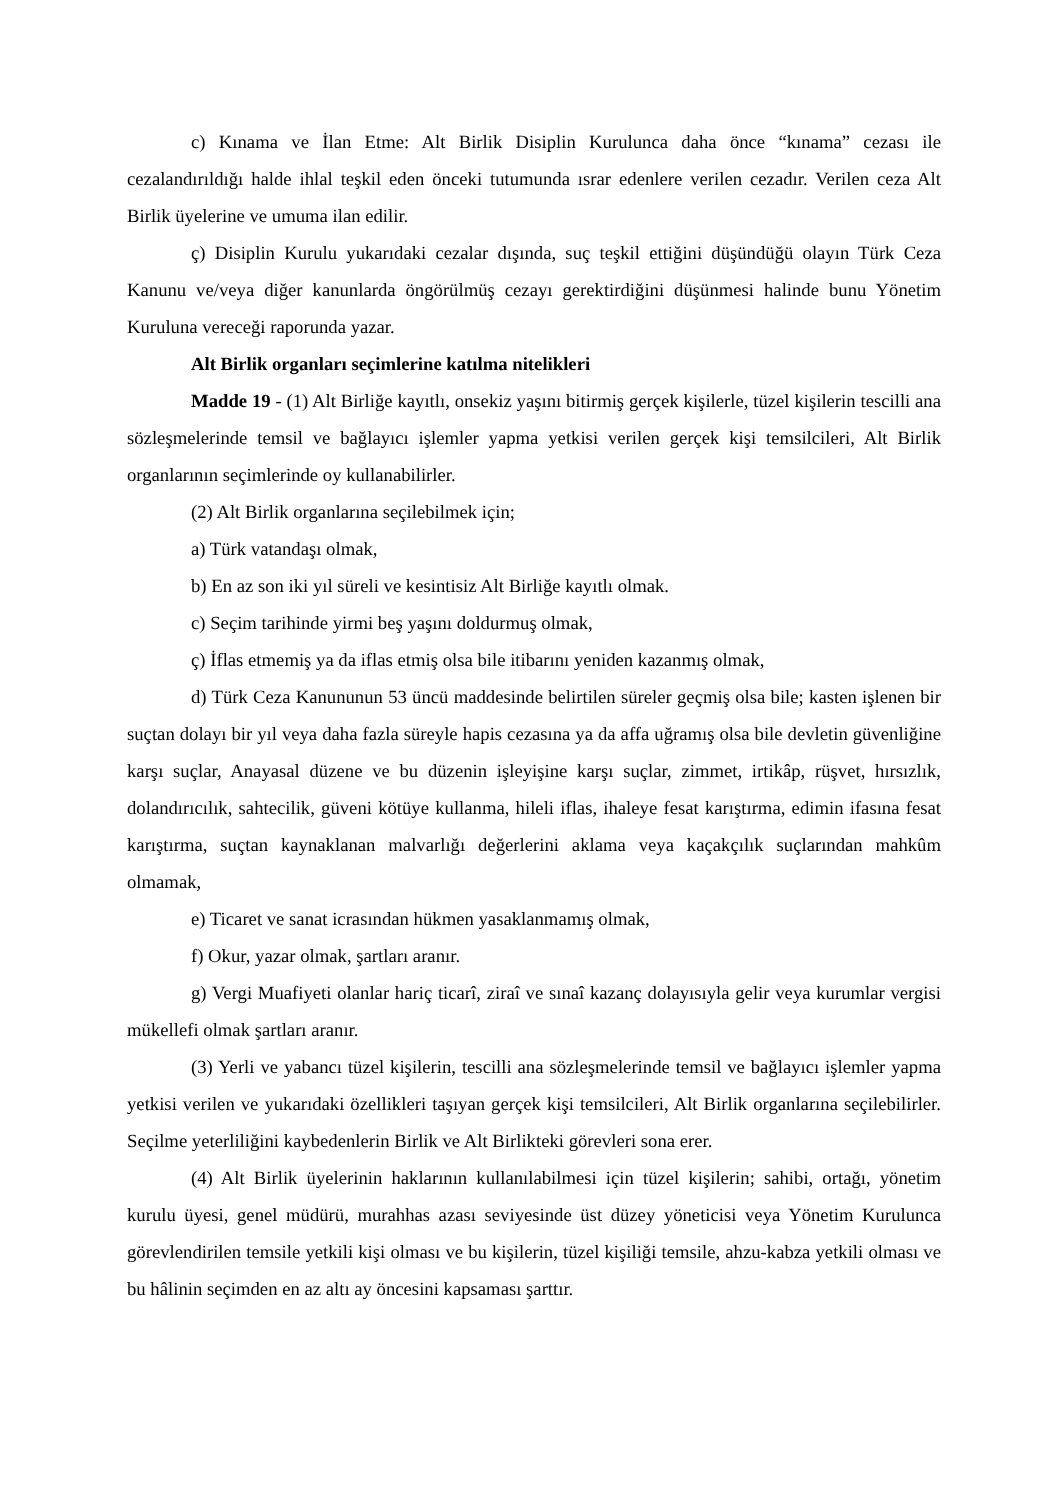c) Kınama ve İlan Etme: Alt Birlik Disiplin Kurulunca daha önce “kınama” cezası ile cezalandırıldığı halde ihlal teşkil eden önceki tutumunda ısrar edenlere verilen cezadır. Verilen ceza Alt Birlik üyelerine ve umuma ilan edilir.
ç) Disiplin Kurulu yukarıdaki cezalar dışında, suç teşkil ettiğini düşündüğü olayın Türk Ceza Kanunu ve/veya diğer kanunlarda öngörülmüş cezayı gerektirdiğini düşünmesi halinde bunu Yönetim Kuruluna vereceği raporunda yazar.
Alt Birlik organları seçimlerine katılma nitelikleri
Madde 19 - (1) Alt Birliğe kayıtlı, onsekiz yaşını bitirmiş gerçek kişilerle, tüzel kişilerin tescilli ana sözleşmelerinde temsil ve bağlayıcı işlemler yapma yetkisi verilen gerçek kişi temsilcileri, Alt Birlik organlarının seçimlerinde oy kullanabilirler.
(2) Alt Birlik organlarına seçilebilmek için;
a) Türk vatandaşı olmak,
b) En az son iki yıl süreli ve kesintisiz Alt Birliğe kayıtlı olmak.
c) Seçim tarihinde yirmi beş yaşını doldurmuş olmak,
ç) İflas etmemiş ya da iflas etmiş olsa bile itibarını yeniden kazanmış olmak,
d) Türk Ceza Kanununun 53 üncü maddesinde belirtilen süreler geçmiş olsa bile; kasten işlenen bir suçtan dolayı bir yıl veya daha fazla süreyle hapis cezasına ya da affa uğramış olsa bile devletin güvenliğine karşı suçlar, Anayasal düzene ve bu düzenin işleyişine karşı suçlar, zimmet, irtikâp, rüşvet, hırsızlık, dolandırıcılık, sahtecilik, güveni kötüye kullanma, hileli iflas, ihaleye fesat karıştırma, edimin ifasına fesat karıştırma, suçtan kaynaklanan malvarlığı değerlerini aklama veya kaçakçılık suçlarından mahkûm olmamak,
e) Ticaret ve sanat icrasından hükmen yasaklanmamış olmak,
f) Okur, yazar olmak, şartları aranır.
g) Vergi Muafiyeti olanlar hariç ticarî, ziraî ve sınaî kazanç dolayısıyla gelir veya kurumlar vergisi mükellefi olmak şartları aranır.
(3) Yerli ve yabancı tüzel kişilerin, tescilli ana sözleşmelerinde temsil ve bağlayıcı işlemler yapma yetkisi verilen ve yukarıdaki özellikleri taşıyan gerçek kişi temsilcileri, Alt Birlik organlarına seçilebilirler. Seçilme yeterliliğini kaybedenlerin Birlik ve Alt Birlikteki görevleri sona erer.
(4) Alt Birlik üyelerinin haklarının kullanılabilmesi için tüzel kişilerin; sahibi, ortağı, yönetim kurulu üyesi, genel müdürü, murahhas azası seviyesinde üst düzey yöneticisi veya Yönetim Kurulunca görevlendirilen temsile yetkili kişi olması ve bu kişilerin, tüzel kişiliği temsile, ahzu-kabza yetkili olması ve bu hâlinin seçimden en az altı ay öncesini kapsaması şarttır.